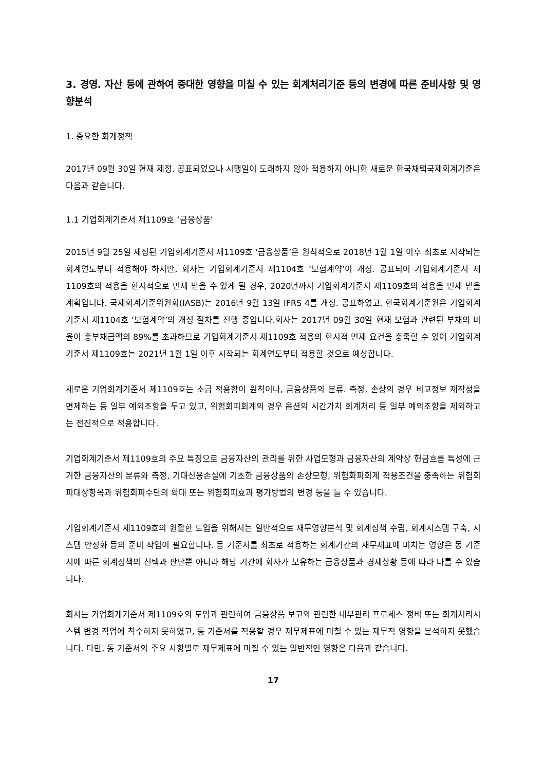3. 경영. 자산 등에 관하여 중대한 영향을 미칠 수 있는 회계처리기준 등의 변경에 따른 준비사항 및 영향분석
1. 중요한 회계정책
2017년 09월 30일 현재 제정. 공표되었으나 시행일이 도래하지 않아 적용하지 아니한 새로운 한국채택국제회계기준은 다음과 같습니다.
1.1 기업회계기준서 제1109호 ‘금융상품’
2015년 9월 25일 제정된 기업회계기준서 제1109호 ‘금융상품’은 원칙적으로 2018년 1월 1일 이후 최초로 시작되는 회계연도부터 적용해야 하지만, 회사는 기업회계기준서 제1104호 ’보험계약’이 개정. 공표되어 기업회계기준서 제1109호의 적용을 한시적으로 면제 받을 수 있게 될 경우, 2020년까지 기업회계기준서 제1109호의 적용을 면제 받을 계획입니다. 국제회계기준위원회(IASB)는 2016년 9월 13일 IFRS 4를 개정. 공표하였고, 한국회계기준원은 기업회계기준서 제1104호 ‘보험계약’의 개정 절차를 진행 중입니다.회사는 2017년 09월 30일 현재 보험과 관련된 부채의 비율이 총부채금액의 89%를 초과하므로 기업회계기준서 제1109호 적용의 한시적 면제 요건을 충족할 수 있어 기업회계기준서 제1109호는 2021년 1월 1일 이후 시작되는 회계연도부터 적용할 것으로 예상합니다.
새로운 기업회계기준서 제1109호는 소급 적용함이 원칙이나, 금융상품의 분류. 측정, 손상의 경우 비교정보 재작성을 면제하는 등 일부 예외조항을 두고 있고, 위험회피회계의 경우 옵션의 시간가치 회계처리 등 일부 예외조항을 제외하고는 전진적으로 적용합니다.
기업회계기준서 제1109호의 주요 특징으로 금융자산의 관리를 위한 사업모형과 금융자산의 계약상 현금흐름 특성에 근거한 금융자산의 분류와 측정, 기대신용손실에 기초한 금융상품의 손상모형, 위험회피회계 적용조건을 충족하는 위험회피대상항목과 위험회피수단의 확대 또는 위험회피효과 평가방법의 변경 등을 들 수 있습니다.
기업회계기준서 제1109호의 원활한 도입을 위해서는 일반적으로 재무영향분석 및 회계정책 수립, 회계시스템 구축, 시스템 안정화 등의 준비 작업이 필요합니다. 동 기준서를 최초로 적용하는 회계기간의 재무제표에 미치는 영향은 동 기준서에 따른 회계정책의 선택과 판단뿐 아니라 해당 기간에 회사가 보유하는 금융상품과 경제상황 등에 따라 다를 수 있습니다.
회사는 기업회계기준서 제1109호의 도입과 관련하여 금융상품 보고와 관련한 내부관리 프로세스 정비 또는 회계처리시스템 변경 작업에 착수하지 못하였고, 동 기준서를 적용할 경우 재무제표에 미칠 수 있는 재무적 영향을 분석하지 못했습니다. 다만, 동 기준서의 주요 사항별로 재무제표에 미칠 수 있는 일반적인 영향은 다음과 같습니다.
17